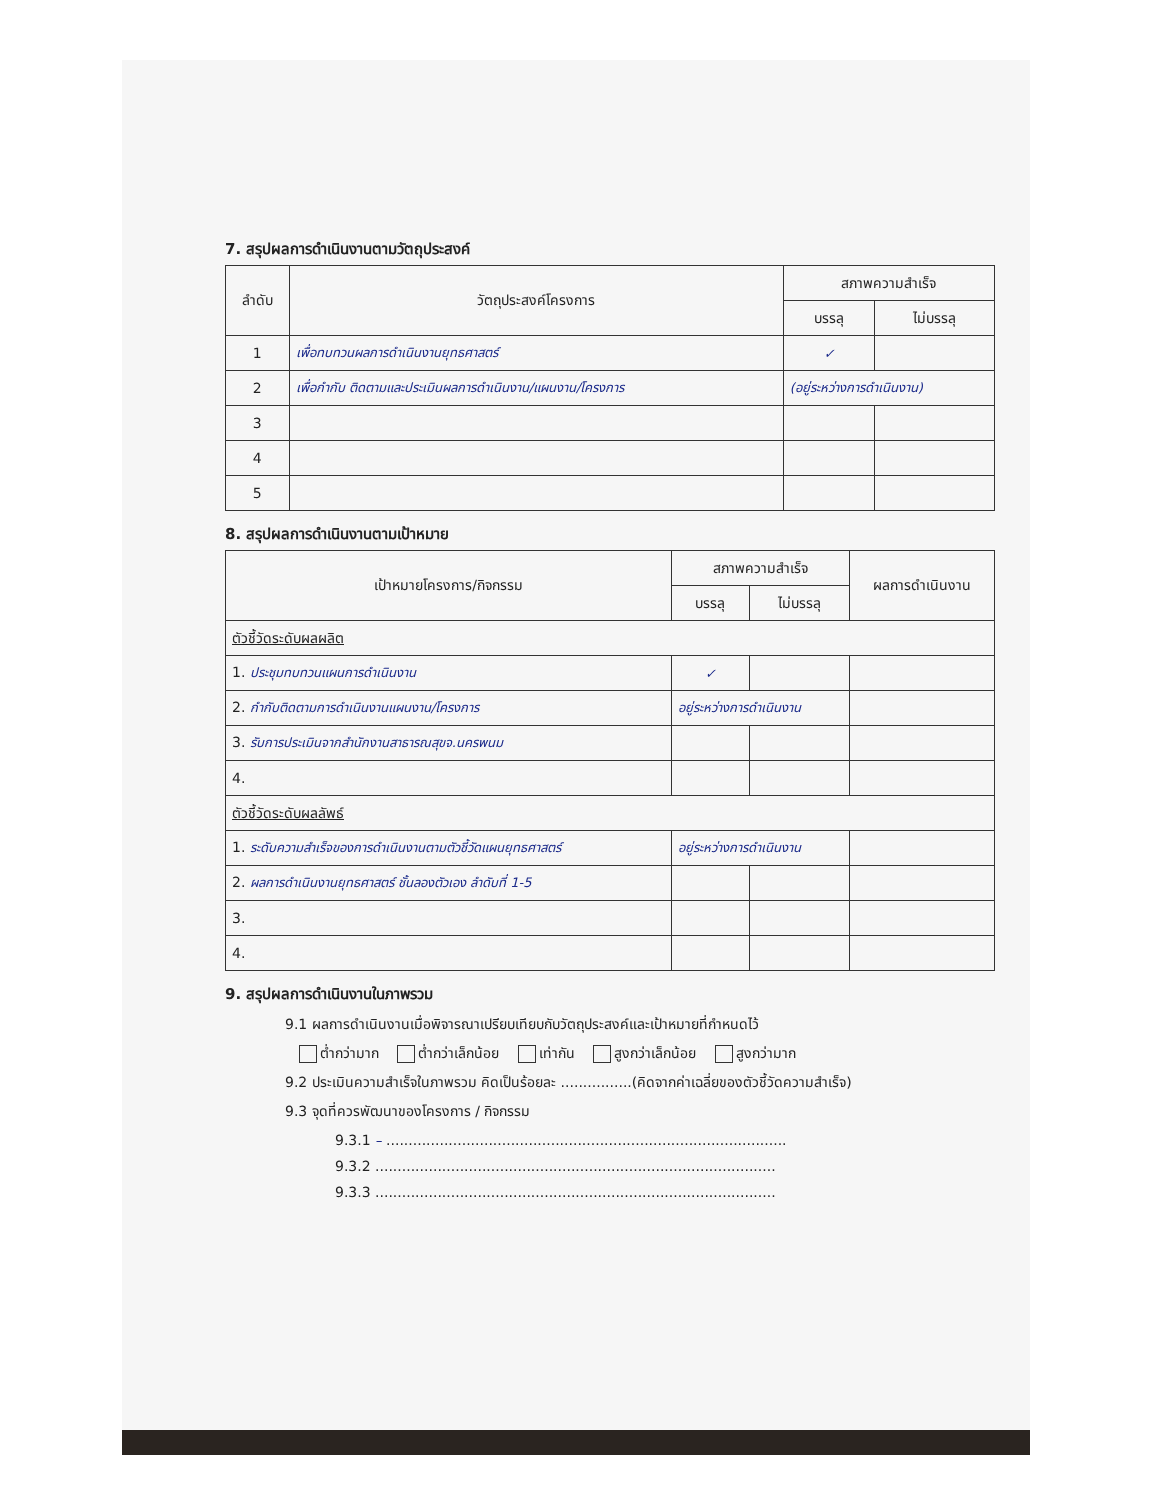7. สรุปผลการดำเนินงานตามวัตถุประสงค์
| ลำดับ | วัตถุประสงค์โครงการ | สภาพความสำเร็จ | |
| --- | --- | --- | --- |
| | | บรรลุ | ไม่บรรลุ |
| 1 | เพื่อทบทวนผลการดำเนินงานยุทธศาสตร์ | ✓ | |
| 2 | เพื่อกำกับ ติดตามและประเมินผลการดำเนินงาน/แผนงาน/โครงการ | (อยู่ระหว่างการดำเนินงาน) | |
| 3 | | | |
| 4 | | | |
| 5 | | | |
8. สรุปผลการดำเนินงานตามเป้าหมาย
| เป้าหมายโครงการ/กิจกรรม | สภาพความสำเร็จ | | ผลการดำเนินงาน |
| --- | --- | --- | --- |
| | บรรลุ | ไม่บรรลุ | |
| ตัวชี้วัดระดับผลผลิต | | | |
| 1. ประชุมทบทวนแผนการดำเนินงาน | ✓ | | |
| 2. กำกับติดตามการดำเนินงานแผนงาน/โครงการ | อยู่ระหว่างการดำเนินงาน | | |
| 3. รับการประเมินจากสำนักงานสาธารณสุขจ.นครพนม | | | |
| 4. | | | |
| ตัวชี้วัดระดับผลลัพธ์ | | | |
| 1. ระดับความสำเร็จของการดำเนินงานตามตัวชี้วัดแผนยุทธศาสตร์ | อยู่ระหว่างการดำเนินงาน | | |
| 2. ผลการดำเนินงานยุทธศาสตร์ ชั้นลองตัวเอง ลำดับที่ 1-5 | | | |
| 3. | | | |
| 4. | | | |
9. สรุปผลการดำเนินงานในภาพรวม
9.1 ผลการดำเนินงานเมื่อพิจารณาเปรียบเทียบกับวัตถุประสงค์และเป้าหมายที่กำหนดไว้
ต่ำกว่ามาก ต่ำกว่าเล็กน้อย เท่ากัน สูงกว่าเล็กน้อย สูงกว่ามาก
9.2 ประเมินความสำเร็จในภาพรวม คิดเป็นร้อยละ ................(คิดจากค่าเฉลี่ยของตัวชี้วัดความสำเร็จ)
9.3 จุดที่ควรพัฒนาของโครงการ / กิจกรรม
9.3.1 – ..........................................................................................
9.3.2 ..........................................................................................
9.3.3 ..........................................................................................